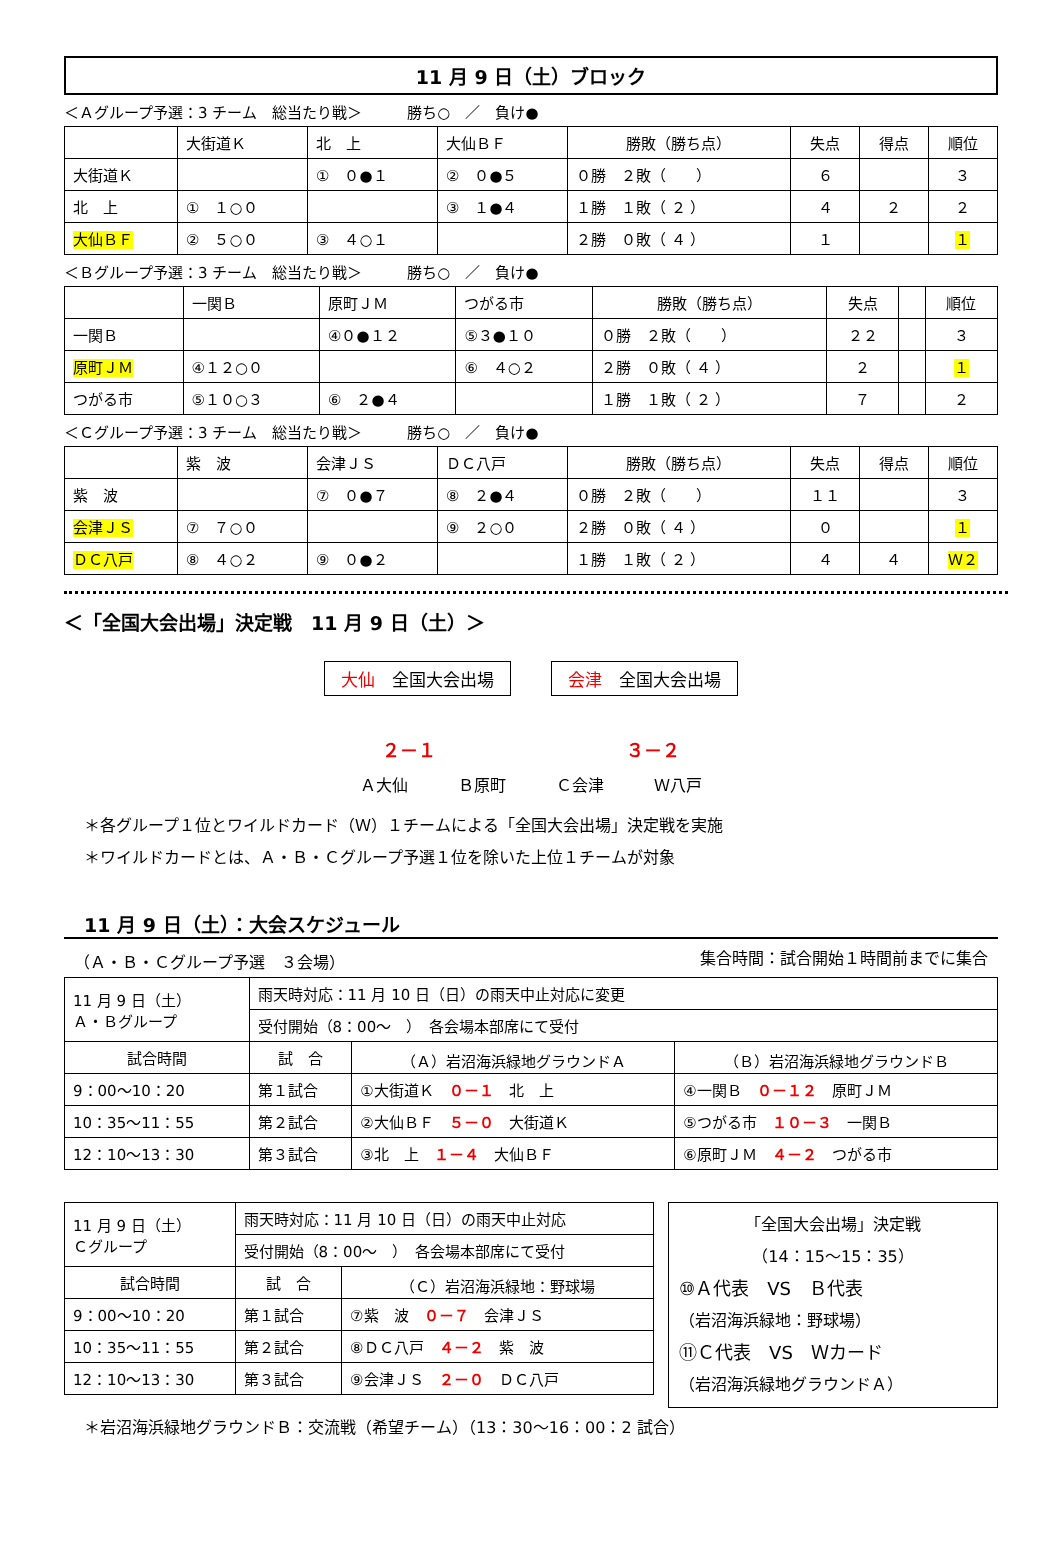11 月 9 日（土）ブロック
＜Ａグループ予選：3 チーム　総当たり戦＞　　　勝ち○　／　負け●
| | 大街道Ｋ | 北 上 | 大仙ＢＦ | 勝敗（勝ち点） | 失点 | 得点 | 順位 |
| 大街道Ｋ | | ① ０●１ | ② ０●５ | ０勝 ２敗（ ） | ６ | | ３ |
| 北 上 | ① １○０ | | ③ １●４ | １勝 １敗（ ２ ） | ４ | ２ | ２ |
| 大仙ＢＦ | ② ５○０ | ③ ４○１ | | ２勝 ０敗（ ４ ） | １ | | １ |
＜Ｂグループ予選：3 チーム　総当たり戦＞　　　勝ち○　／　負け●
| | 一関Ｂ | 原町ＪＭ | つがる市 | 勝敗（勝ち点） | 失点 | | 順位 |
| 一関Ｂ | | ④０●１２ | ⑤３●１０ | ０勝 ２敗（ ） | ２２ | | ３ |
| 原町ＪＭ | ④１２○０ | | ⑥ ４○２ | ２勝 ０敗（ ４ ） | ２ | | １ |
| つがる市 | ⑤１０○３ | ⑥ ２●４ | | １勝 １敗（ ２ ） | ７ | | ２ |
＜Ｃグループ予選：3 チーム　総当たり戦＞　　　勝ち○　／　負け●
| | 紫 波 | 会津ＪＳ | ＤＣ八戸 | 勝敗（勝ち点） | 失点 | 得点 | 順位 |
| 紫 波 | | ⑦ ０●７ | ⑧ ２●４ | ０勝 ２敗（ ） | １１ | | ３ |
| 会津ＪＳ | ⑦ ７○０ | | ⑨ ２○０ | ２勝 ０敗（ ４ ） | ０ | | １ |
| ＤＣ八戸 | ⑧ ４○２ | ⑨ ０●２ | | １勝 １敗（ ２ ） | ４ | ４ | Ｗ２ |
＜「全国大会出場」決定戦　11 月 9 日（土）＞
大仙　全国大会出場 会津　全国大会出場
２－１ ３－２
Ａ大仙 Ｂ原町 Ｃ会津 Ｗ八戸
＊各グループ１位とワイルドカード（Ｗ）１チームによる「全国大会出場」決定戦を実施
＊ワイルドカードとは、Ａ・Ｂ・Ｃグループ予選１位を除いた上位１チームが対象
11 月 9 日（土）：大会スケジュール
（Ａ・Ｂ・Ｃグループ予選　３会場） 集合時間：試合開始１時間前までに集合
| 11 月 9 日（土） Ａ・Ｂグループ | 雨天時対応：11 月 10 日（日）の雨天中止対応に変更 | | |
| | 受付開始（8：00～ ） 各会場本部席にて受付 | | |
| 試合時間 | 試 合 | （Ａ）岩沼海浜緑地グラウンドＡ | （Ｂ）岩沼海浜緑地グラウンドＢ |
| 9：00～10：20 | 第１試合 | ①大街道Ｋ ０－１ 北 上 | ④一関Ｂ ０－１２ 原町ＪＭ |
| 10：35～11：55 | 第２試合 | ②大仙ＢＦ ５－０ 大街道Ｋ | ⑤つがる市 １０－３ 一関Ｂ |
| 12：10～13：30 | 第３試合 | ③北 上 １－４ 大仙ＢＦ | ⑥原町ＪＭ ４－２ つがる市 |
| 11 月 9 日（土） Ｃグループ | 雨天時対応：11 月 10 日（日）の雨天中止対応 | |
| | 受付開始（8：00～ ） 各会場本部席にて受付 | |
| 試合時間 | 試 合 | （Ｃ）岩沼海浜緑地：野球場 |
| 9：00～10：20 | 第１試合 | ⑦紫 波 ０－７ 会津ＪＳ |
| 10：35～11：55 | 第２試合 | ⑧ＤＣ八戸 ４－２ 紫 波 |
| 12：10～13：30 | 第３試合 | ⑨会津ＪＳ ２－０ ＤＣ八戸 |
「全国大会出場」決定戦
（14：15～15：35）
⑩Ａ代表　VS　Ｂ代表
（岩沼海浜緑地：野球場）
⑪Ｃ代表　VS　Ｗカード
（岩沼海浜緑地グラウンドＡ）
＊岩沼海浜緑地グラウンドＢ：交流戦（希望チーム）（13：30～16：00：2 試合）